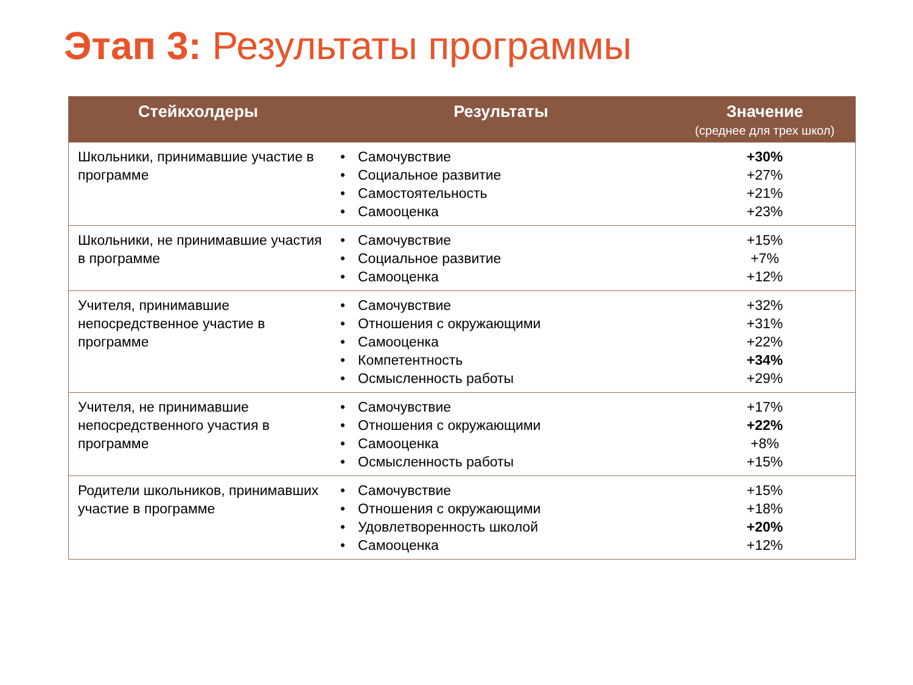Этап 3: Результаты программы
| Стейкхолдеры | Результаты | | Значение (среднее для трех школ) |
| --- | --- | --- | --- |
| Школьники, принимавшие участие в программе | • • • • | Самочувствие Социальное развитие Самостоятельность Самооценка | +30% +27% +21% +23% |
| Школьники, не принимавшие участия в программе | • • • | Самочувствие Социальное развитие Самооценка | +15% +7% +12% |
| Учителя, принимавшие непосредственное участие в программе | • • • • • | Самочувствие Отношения с окружающими Самооценка Компетентность Осмысленность работы | +32% +31% +22% +34% +29% |
| Учителя, не принимавшие непосредственного участия в программе | • • • • | Самочувствие Отношения с окружающими Самооценка Осмысленность работы | +17% +22% +8% +15% |
| Родители школьников, принимавших участие в программе | • • • • | Самочувствие Отношения с окружающими Удовлетворенность школой Самооценка | +15% +18% +20% +12% |